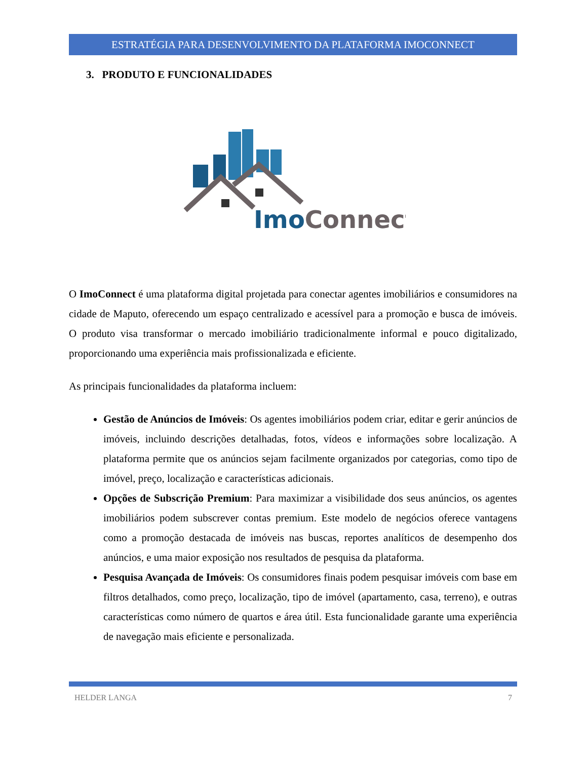ESTRATÉGIA PARA DESENVOLVIMENTO DA PLATAFORMA IMOCONNECT
3. PRODUTO E FUNCIONALIDADES
ImoConnect
O ImoConnect é uma plataforma digital projetada para conectar agentes imobiliários e consumidores na cidade de Maputo, oferecendo um espaço centralizado e acessível para a promoção e busca de imóveis. O produto visa transformar o mercado imobiliário tradicionalmente informal e pouco digitalizado, proporcionando uma experiência mais profissionalizada e eficiente.
As principais funcionalidades da plataforma incluem:
Gestão de Anúncios de Imóveis: Os agentes imobiliários podem criar, editar e gerir anúncios de imóveis, incluindo descrições detalhadas, fotos, vídeos e informações sobre localização. A plataforma permite que os anúncios sejam facilmente organizados por categorias, como tipo de imóvel, preço, localização e características adicionais.
Opções de Subscrição Premium: Para maximizar a visibilidade dos seus anúncios, os agentes imobiliários podem subscrever contas premium. Este modelo de negócios oferece vantagens como a promoção destacada de imóveis nas buscas, reportes analíticos de desempenho dos anúncios, e uma maior exposição nos resultados de pesquisa da plataforma.
Pesquisa Avançada de Imóveis: Os consumidores finais podem pesquisar imóveis com base em filtros detalhados, como preço, localização, tipo de imóvel (apartamento, casa, terreno), e outras características como número de quartos e área útil. Esta funcionalidade garante uma experiência de navegação mais eficiente e personalizada.
HELDER LANGA 7